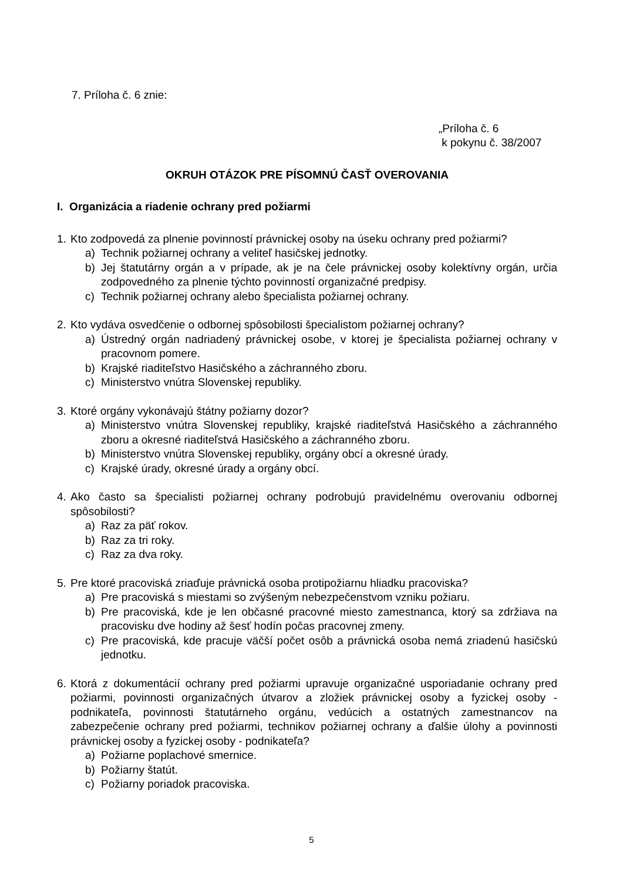7. Príloha č. 6 znie:
„Príloha č. 6
k pokynu č. 38/2007
OKRUH OTÁZOK PRE PÍSOMNÚ ČASŤ OVEROVANIA
I. Organizácia a riadenie ochrany pred požiarmi
1. Kto zodpovedá za plnenie povinností právnickej osoby na úseku ochrany pred požiarmi?
a) Technik požiarnej ochrany a veliteľ hasičskej jednotky.
b) Jej štatutárny orgán a v prípade, ak je na čele právnickej osoby kolektívny orgán, určia zodpovedného za plnenie týchto povinností organizačné predpisy.
c) Technik požiarnej ochrany alebo špecialista požiarnej ochrany.
2. Kto vydáva osvedčenie o odbornej spôsobilosti špecialistom požiarnej ochrany?
a) Ústredný orgán nadriadený právnickej osobe, v ktorej je špecialista požiarnej ochrany v pracovnom pomere.
b) Krajské riaditeľstvo Hasičského a záchranného zboru.
c) Ministerstvo vnútra Slovenskej republiky.
3. Ktoré orgány vykonávajú štátny požiarny dozor?
a) Ministerstvo vnútra Slovenskej republiky, krajské riaditeľstvá Hasičského a záchranného zboru a okresné riaditeľstvá Hasičského a záchranného zboru.
b) Ministerstvo vnútra Slovenskej republiky, orgány obcí a okresné úrady.
c) Krajské úrady, okresné úrady a orgány obcí.
4. Ako často sa špecialisti požiarnej ochrany podrobujú pravidelnému overovaniu odbornej spôsobilosti?
a) Raz za päť rokov.
b) Raz za tri roky.
c) Raz za dva roky.
5. Pre ktoré pracoviská zriaďuje právnická osoba protipožiarnu hliadku pracoviska?
a) Pre pracoviská s miestami so zvýšeným nebezpečenstvom vzniku požiaru.
b) Pre pracoviská, kde je len občasné pracovné miesto zamestnanca, ktorý sa zdržiava na pracovisku dve hodiny až šesť hodín počas pracovnej zmeny.
c) Pre pracoviská, kde pracuje väčší počet osôb a právnická osoba nemá zriadenú hasičskú jednotku.
6. Ktorá z dokumentácií ochrany pred požiarmi upravuje organizačné usporiadanie ochrany pred požiarmi, povinnosti organizačných útvarov a zložiek právnickej osoby a fyzickej osoby - podnikateľa, povinnosti štatutárneho orgánu, vedúcich a ostatných zamestnancov na zabezpečenie ochrany pred požiarmi, technikov požiarnej ochrany a ďalšie úlohy a povinnosti právnickej osoby a fyzickej osoby - podnikateľa?
a) Požiarne poplachové smernice.
b) Požiarny štatút.
c) Požiarny poriadok pracoviska.
5